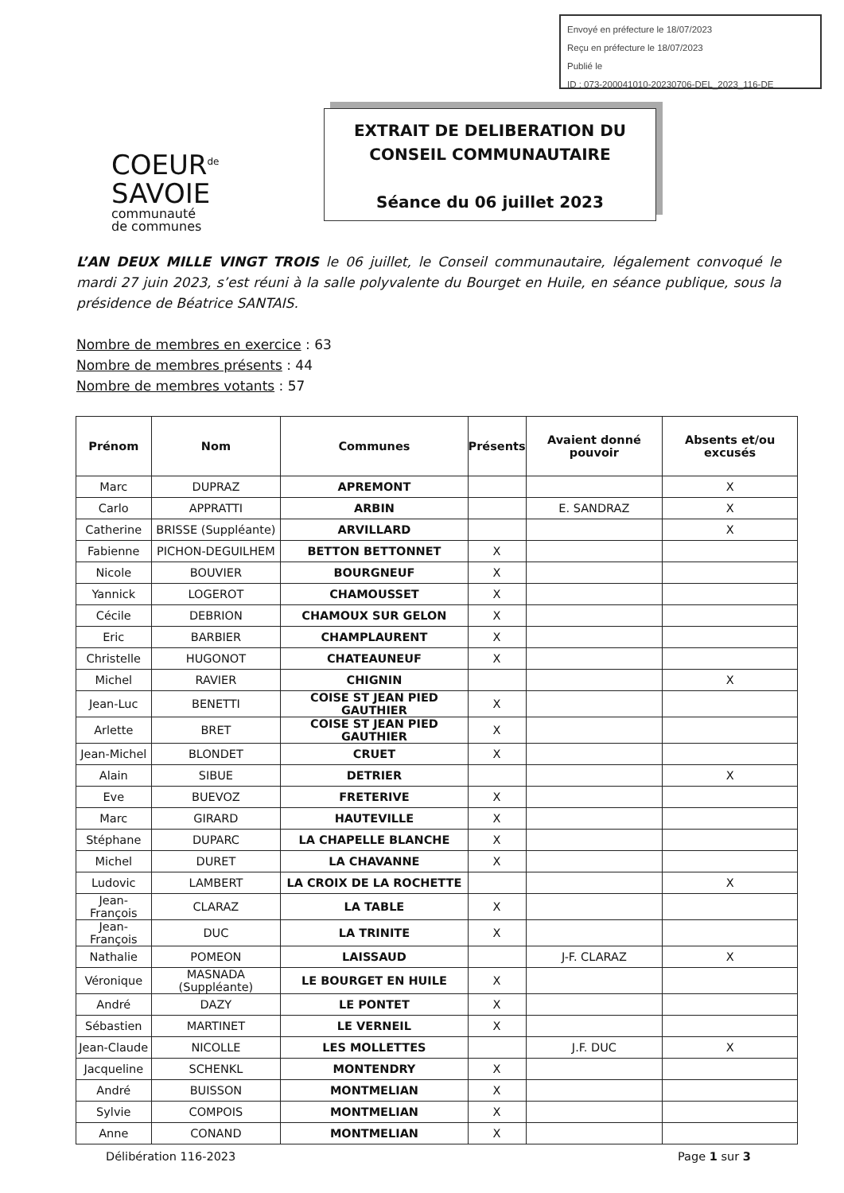Envoyé en préfecture le 18/07/2023
Reçu en préfecture le 18/07/2023
Publié le
ID : 073-200041010-20230706-DEL_2023_116-DE
COEUR<sup>de</sup>
SAVOIE
communauté
de communes
EXTRAIT DE DELIBERATION DU
CONSEIL COMMUNAUTAIRE
Séance du 06 juillet 2023
L’AN DEUX MILLE VINGT TROIS le 06 juillet, le Conseil communautaire, légalement convoqué le mardi 27 juin 2023, s’est réuni à la salle polyvalente du Bourget en Huile, en séance publique, sous la présidence de Béatrice SANTAIS.
Nombre de membres en exercice : 63
Nombre de membres présents : 44
Nombre de membres votants : 57
| Prénom | Nom | Communes | Présents | Avaient donné pouvoir | Absents et/ou excusés |
| --- | --- | --- | --- | --- | --- |
| Marc | DUPRAZ | APREMONT | | | X |
| Carlo | APPRATTI | ARBIN | | E. SANDRAZ | X |
| Catherine | BRISSE (Suppléante) | ARVILLARD | | | X |
| Fabienne | PICHON-DEGUILHEM | BETTON BETTONNET | X | | |
| Nicole | BOUVIER | BOURGNEUF | X | | |
| Yannick | LOGEROT | CHAMOUSSET | X | | |
| Cécile | DEBRION | CHAMOUX SUR GELON | X | | |
| Eric | BARBIER | CHAMPLAURENT | X | | |
| Christelle | HUGONOT | CHATEAUNEUF | X | | |
| Michel | RAVIER | CHIGNIN | | | X |
| Jean-Luc | BENETTI | COISE ST JEAN PIED GAUTHIER | X | | |
| Arlette | BRET | COISE ST JEAN PIED GAUTHIER | X | | |
| Jean-Michel | BLONDET | CRUET | X | | |
| Alain | SIBUE | DETRIER | | | X |
| Eve | BUEVOZ | FRETERIVE | X | | |
| Marc | GIRARD | HAUTEVILLE | X | | |
| Stéphane | DUPARC | LA CHAPELLE BLANCHE | X | | |
| Michel | DURET | LA CHAVANNE | X | | |
| Ludovic | LAMBERT | LA CROIX DE LA ROCHETTE | | | X |
| Jean-François | CLARAZ | LA TABLE | X | | |
| Jean-François | DUC | LA TRINITE | X | | |
| Nathalie | POMEON | LAISSAUD | | J-F. CLARAZ | X |
| Véronique | MASNADA (Suppléante) | LE BOURGET EN HUILE | X | | |
| André | DAZY | LE PONTET | X | | |
| Sébastien | MARTINET | LE VERNEIL | X | | |
| Jean-Claude | NICOLLE | LES MOLLETTES | | J.F. DUC | X |
| Jacqueline | SCHENKL | MONTENDRY | X | | |
| André | BUISSON | MONTMELIAN | X | | |
| Sylvie | COMPOIS | MONTMELIAN | X | | |
| Anne | CONAND | MONTMELIAN | X | | |
Délibération 116-2023 Page 1 sur 3